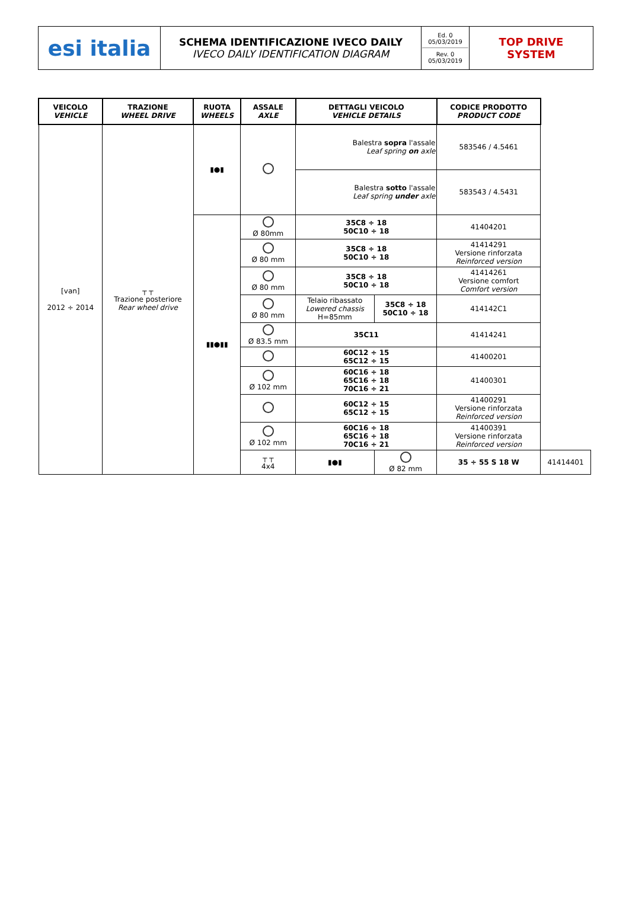| esi italia | SCHEMA IDENTIFICAZIONE IVECO DAILY IVECO DAILY IDENTIFICATION DIAGRAM | Ed. 0 05/03/2019 Rev. 0 05/03/2019 | TOP DRIVE SYSTEM |
| VEICOLO VEHICLE | TRAZIONE WHEEL DRIVE | RUOTA WHEELS | ASSALE AXLE | DETTAGLI VEICOLO VEHICLE DETAILS | | CODICE PRODOTTO PRODUCT CODE | |
| --- | --- | --- | --- | --- | --- | --- | --- |
| [van] 2012 ÷ 2014 | ┬ ┬ Trazione posteriore Rear wheel drive | ▮●▮ | | Balestra sopra l'assale Leaf spring on axle | | 583546 / 4.5461 | |
| | | | | Balestra sotto l'assale Leaf spring under axle | | 583543 / 4.5431 | |
| | | ▮▮●▮▮ | Ø 80mm | 35C8 ÷ 18 50C10 ÷ 18 | | 41404201 | |
| | | | Ø 80 mm | 35C8 ÷ 18 50C10 ÷ 18 | | 41414291 Versione rinforzata Reinforced version | |
| | | | Ø 80 mm | 35C8 ÷ 18 50C10 ÷ 18 | | 41414261 Versione comfort Comfort version | |
| | | | Ø 80 mm | Telaio ribassato Lowered chassis H=85mm | 35C8 ÷ 18 50C10 ÷ 18 | 414142C1 | |
| | | | Ø 83.5 mm | 35C11 | | 41414241 | |
| | | | | 60C12 ÷ 15 65C12 ÷ 15 | | 41400201 | |
| | | | Ø 102 mm | 60C16 ÷ 18 65C16 ÷ 18 70C16 ÷ 21 | | 41400301 | |
| | | | | 60C12 ÷ 15 65C12 ÷ 15 | | 41400291 Versione rinforzata Reinforced version | |
| | | | Ø 102 mm | 60C16 ÷ 18 65C16 ÷ 18 70C16 ÷ 21 | | 41400391 Versione rinforzata Reinforced version | |
| | | | ┬ ┬ 4x4 | ▮●▮ | Ø 82 mm | 35 ÷ 55 S 18 W | 41414401 |